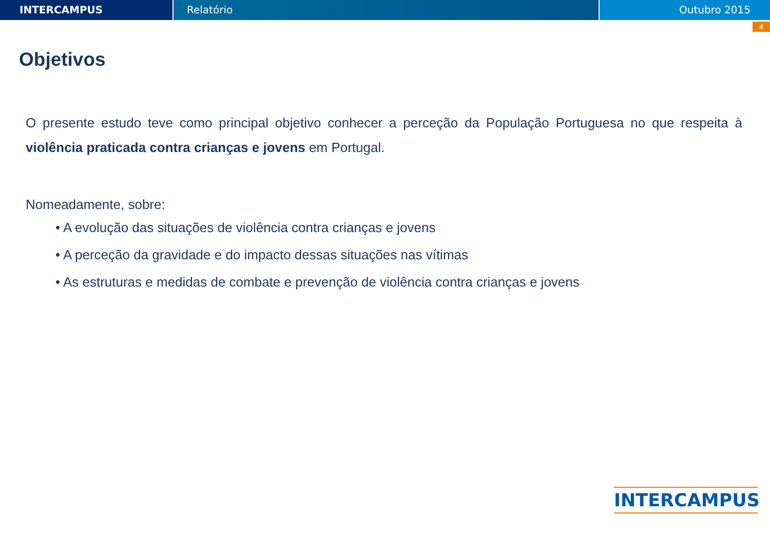INTERCAMPUS Relatório Outubro 2015
4
Objetivos
O presente estudo teve como principal objetivo conhecer a perceção da População Portuguesa no que respeita à violência praticada contra crianças e jovens em Portugal.
Nomeadamente, sobre:
• A evolução das situações de violência contra crianças e jovens
• A perceção da gravidade e do impacto dessas situações nas vítimas
• As estruturas e medidas de combate e prevenção de violência contra crianças e jovens
INTERCAMPUS